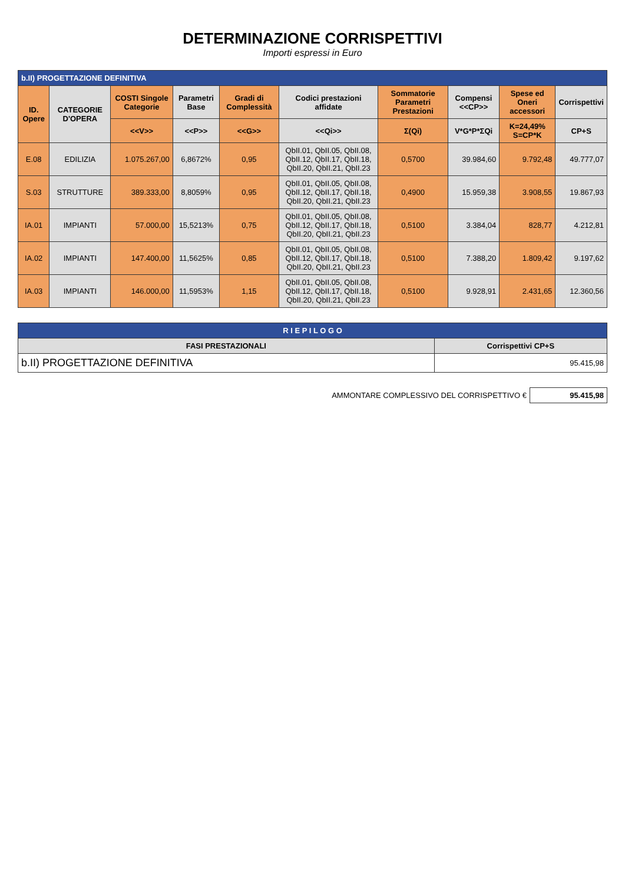DETERMINAZIONE CORRISPETTIVI
Importi espressi in Euro
| b.II) PROGETTAZIONE DEFINITIVA | | | | | | | | | |
| --- | --- | --- | --- | --- | --- | --- | --- | --- | --- |
| ID. Opere | CATEGORIE D'OPERA | COSTI Singole Categorie | Parametri Base | Gradi di Complessità | Codici prestazioni affidate | Sommatorie Parametri Prestazioni | Compensi <<CP>> | Spese ed Oneri accessori | Corrispettivi |
| | | <<V>> | <<P>> | <<G>> | <<Qi>> | Σ(Qi) | V*G*P*ΣQi | K=24,49% S=CP*K | CP+S |
| E.08 | EDILIZIA | 1.075.267,00 | 6,8672% | 0,95 | QbII.01, QbII.05, QbII.08, QbII.12, QbII.17, QbII.18, QbII.20, QbII.21, QbII.23 | 0,5700 | 39.984,60 | 9.792,48 | 49.777,07 |
| S.03 | STRUTTURE | 389.333,00 | 8,8059% | 0,95 | QbII.01, QbII.05, QbII.08, QbII.12, QbII.17, QbII.18, QbII.20, QbII.21, QbII.23 | 0,4900 | 15.959,38 | 3.908,55 | 19.867,93 |
| IA.01 | IMPIANTI | 57.000,00 | 15,5213% | 0,75 | QbII.01, QbII.05, QbII.08, QbII.12, QbII.17, QbII.18, QbII.20, QbII.21, QbII.23 | 0,5100 | 3.384,04 | 828,77 | 4.212,81 |
| IA.02 | IMPIANTI | 147.400,00 | 11,5625% | 0,85 | QbII.01, QbII.05, QbII.08, QbII.12, QbII.17, QbII.18, QbII.20, QbII.21, QbII.23 | 0,5100 | 7.388,20 | 1.809,42 | 9.197,62 |
| IA.03 | IMPIANTI | 146.000,00 | 11,5953% | 1,15 | QbII.01, QbII.05, QbII.08, QbII.12, QbII.17, QbII.18, QbII.20, QbII.21, QbII.23 | 0,5100 | 9.928,91 | 2.431,65 | 12.360,56 |
| R I E P I L O G O | |
| --- | --- |
| FASI PRESTAZIONALI | Corrispettivi CP+S |
| b.II) PROGETTAZIONE DEFINITIVA | 95.415,98 |
| AMMONTARE COMPLESSIVO DEL CORRISPETTIVO € | 95.415,98 |